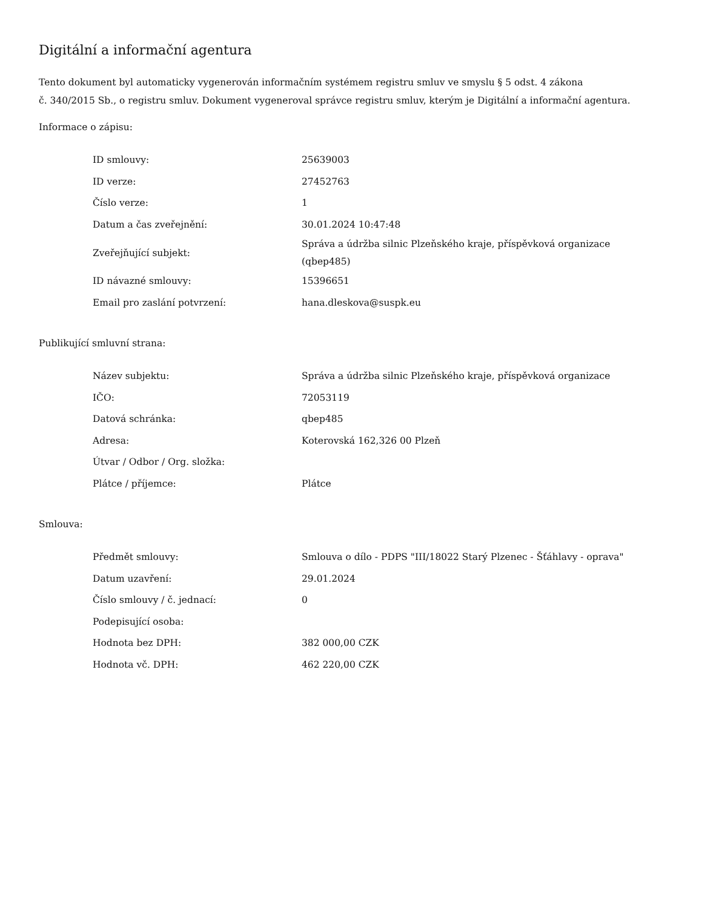Digitální a informační agentura
Tento dokument byl automaticky vygenerován informačním systémem registru smluv ve smyslu § 5 odst. 4 zákona
č. 340/2015 Sb., o registru smluv. Dokument vygeneroval správce registru smluv, kterým je Digitální a informační agentura.
Informace o zápisu:
| ID smlouvy: | 25639003 |
| ID verze: | 27452763 |
| Číslo verze: | 1 |
| Datum a čas zveřejnění: | 30.01.2024 10:47:48 |
| Zveřejňující subjekt: | Správa a údržba silnic Plzeňského kraje, příspěvková organizace (qbep485) |
| ID návazné smlouvy: | 15396651 |
| Email pro zaslání potvrzení: | hana.dleskova@suspk.eu |
Publikující smluvní strana:
| Název subjektu: | Správa a údržba silnic Plzeňského kraje, příspěvková organizace |
| IČO: | 72053119 |
| Datová schránka: | qbep485 |
| Adresa: | Koterovská 162,326 00 Plzeň |
| Útvar / Odbor / Org. složka: | |
| Plátce / příjemce: | Plátce |
Smlouva:
| Předmět smlouvy: | Smlouva o dílo - PDPS "III/18022 Starý Plzenec - Šťáhlavy - oprava" |
| Datum uzavření: | 29.01.2024 |
| Číslo smlouvy / č. jednací: | 0 |
| Podepisující osoba: | |
| Hodnota bez DPH: | 382 000,00 CZK |
| Hodnota vč. DPH: | 462 220,00 CZK |